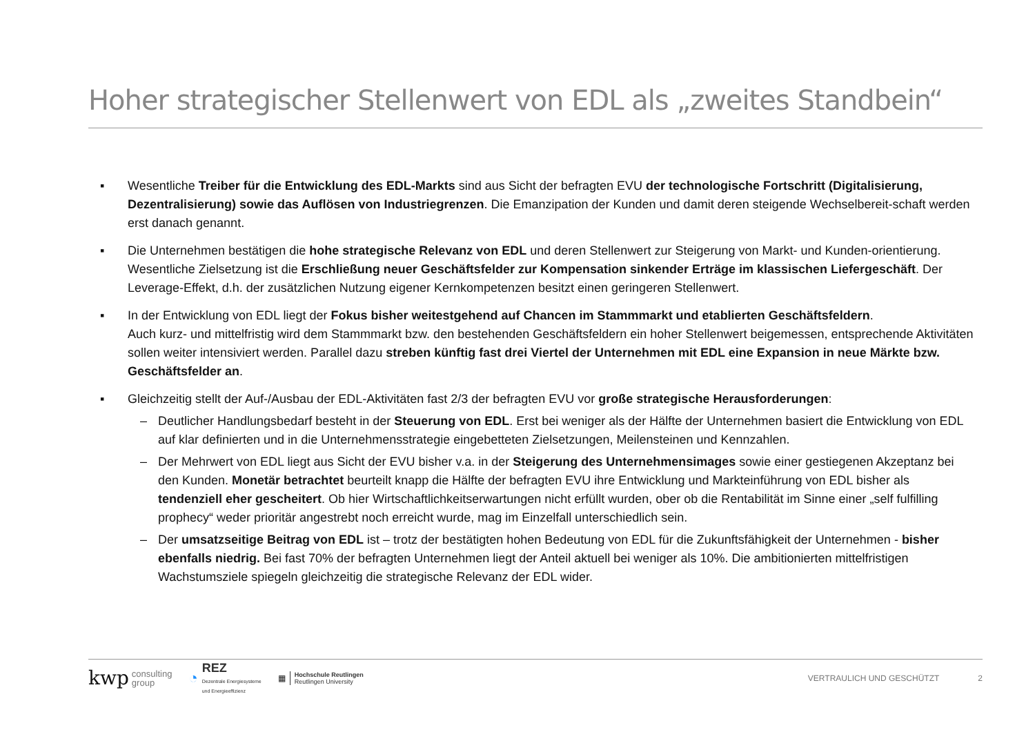Hoher strategischer Stellenwert von EDL als „zweites Standbein“
▪ Wesentliche Treiber für die Entwicklung des EDL-Markts sind aus Sicht der befragten EVU der technologische Fortschritt (Digitalisierung, Dezentralisierung) sowie das Auflösen von Industriegrenzen. Die Emanzipation der Kunden und damit deren steigende Wechselbereit-schaft werden erst danach genannt.
▪ Die Unternehmen bestätigen die hohe strategische Relevanz von EDL und deren Stellenwert zur Steigerung von Markt- und Kunden-orientierung. Wesentliche Zielsetzung ist die Erschließung neuer Geschäftsfelder zur Kompensation sinkender Erträge im klassischen Liefergeschäft. Der Leverage-Effekt, d.h. der zusätzlichen Nutzung eigener Kernkompetenzen besitzt einen geringeren Stellenwert.
▪ In der Entwicklung von EDL liegt der Fokus bisher weitestgehend auf Chancen im Stammmarkt und etablierten Geschäftsfeldern.
Auch kurz- und mittelfristig wird dem Stammmarkt bzw. den bestehenden Geschäftsfeldern ein hoher Stellenwert beigemessen, entsprechende Aktivitäten sollen weiter intensiviert werden. Parallel dazu streben künftig fast drei Viertel der Unternehmen mit EDL eine Expansion in neue Märkte bzw. Geschäftsfelder an.
▪ Gleichzeitig stellt der Auf-/Ausbau der EDL-Aktivitäten fast 2/3 der befragten EVU vor große strategische Herausforderungen:
– Deutlicher Handlungsbedarf besteht in der Steuerung von EDL. Erst bei weniger als der Hälfte der Unternehmen basiert die Entwicklung von EDL auf klar definierten und in die Unternehmensstrategie eingebetteten Zielsetzungen, Meilensteinen und Kennzahlen.
– Der Mehrwert von EDL liegt aus Sicht der EVU bisher v.a. in der Steigerung des Unternehmensimages sowie einer gestiegenen Akzeptanz bei den Kunden. Monetär betrachtet beurteilt knapp die Hälfte der befragten EVU ihre Entwicklung und Markteinführung von EDL bisher als tendenziell eher gescheitert. Ob hier Wirtschaftlichkeitserwartungen nicht erfüllt wurden, ober ob die Rentabilität im Sinne einer „self fulfilling prophecy“ weder prioritär angestrebt noch erreicht wurde, mag im Einzelfall unterschiedlich sein.
– Der umsatzseitige Beitrag von EDL ist – trotz der bestätigten hohen Bedeutung von EDL für die Zukunftsfähigkeit der Unternehmen - bisher ebenfalls niedrig. Bei fast 70% der befragten Unternehmen liegt der Anteil aktuell bei weniger als 10%. Die ambitionierten mittelfristigen Wachstumsziele spiegeln gleichzeitig die strategische Relevanz der EDL wider.
kwp consulting
group ◔ REZ
Dezentrale Energiesysteme
und Energieeffizienz ▦ Hochschule Reutlingen
Reutlingen University VERTRAULICH UND GESCHÜTZT 2